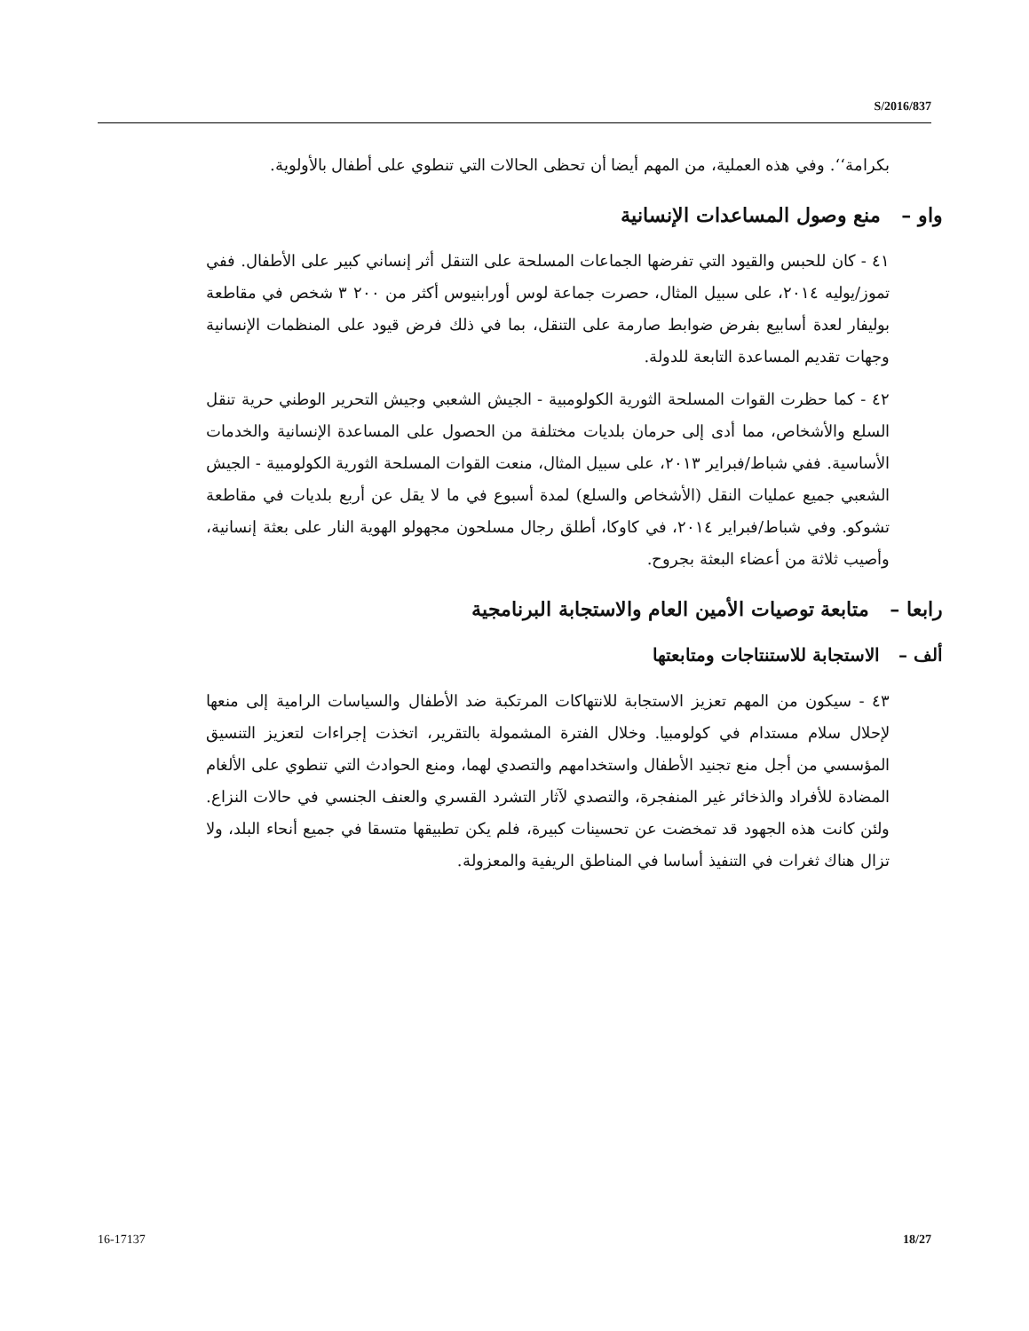S/2016/837
بكرامة‘‘. وفي هذه العملية، من المهم أيضا أن تحظى الحالات التي تنطوي على أطفال بالأولوية.
واو – منع وصول المساعدات الإنسانية
٤١ - كان للحبس والقيود التي تفرضها الجماعات المسلحة على التنقل أثر إنساني كبير على الأطفال. ففي تموز/يوليه ٢٠١٤، على سبيل المثال، حصرت جماعة لوس أورابنيوس أكثر من ٢٠٠ ٣ شخص في مقاطعة بوليفار لعدة أسابيع بفرض ضوابط صارمة على التنقل، بما في ذلك فرض قيود على المنظمات الإنسانية وجهات تقديم المساعدة التابعة للدولة.
٤٢ - كما حظرت القوات المسلحة الثورية الكولومبية - الجيش الشعبي وجيش التحرير الوطني حرية تنقل السلع والأشخاص، مما أدى إلى حرمان بلديات مختلفة من الحصول على المساعدة الإنسانية والخدمات الأساسية. ففي شباط/فبراير ٢٠١٣، على سبيل المثال، منعت القوات المسلحة الثورية الكولومبية - الجيش الشعبي جميع عمليات النقل (الأشخاص والسلع) لمدة أسبوع في ما لا يقل عن أربع بلديات في مقاطعة تشوكو. وفي شباط/فبراير ٢٠١٤، في كاوكا، أطلق رجال مسلحون مجهولو الهوية النار على بعثة إنسانية، وأصيب ثلاثة من أعضاء البعثة بجروح.
رابعا – متابعة توصيات الأمين العام والاستجابة البرنامجية
ألف – الاستجابة للاستنتاجات ومتابعتها
٤٣ - سيكون من المهم تعزيز الاستجابة للانتهاكات المرتكبة ضد الأطفال والسياسات الرامية إلى منعها لإحلال سلام مستدام في كولومبيا. وخلال الفترة المشمولة بالتقرير، اتخذت إجراءات لتعزيز التنسيق المؤسسي من أجل منع تجنيد الأطفال واستخدامهم والتصدي لهما، ومنع الحوادث التي تنطوي على الألغام المضادة للأفراد والذخائر غير المنفجرة، والتصدي لآثار التشرد القسري والعنف الجنسي في حالات النزاع. ولئن كانت هذه الجهود قد تمخضت عن تحسينات كبيرة، فلم يكن تطبيقها متسقا في جميع أنحاء البلد، ولا تزال هناك ثغرات في التنفيذ أساسا في المناطق الريفية والمعزولة.
16-17137 18/27